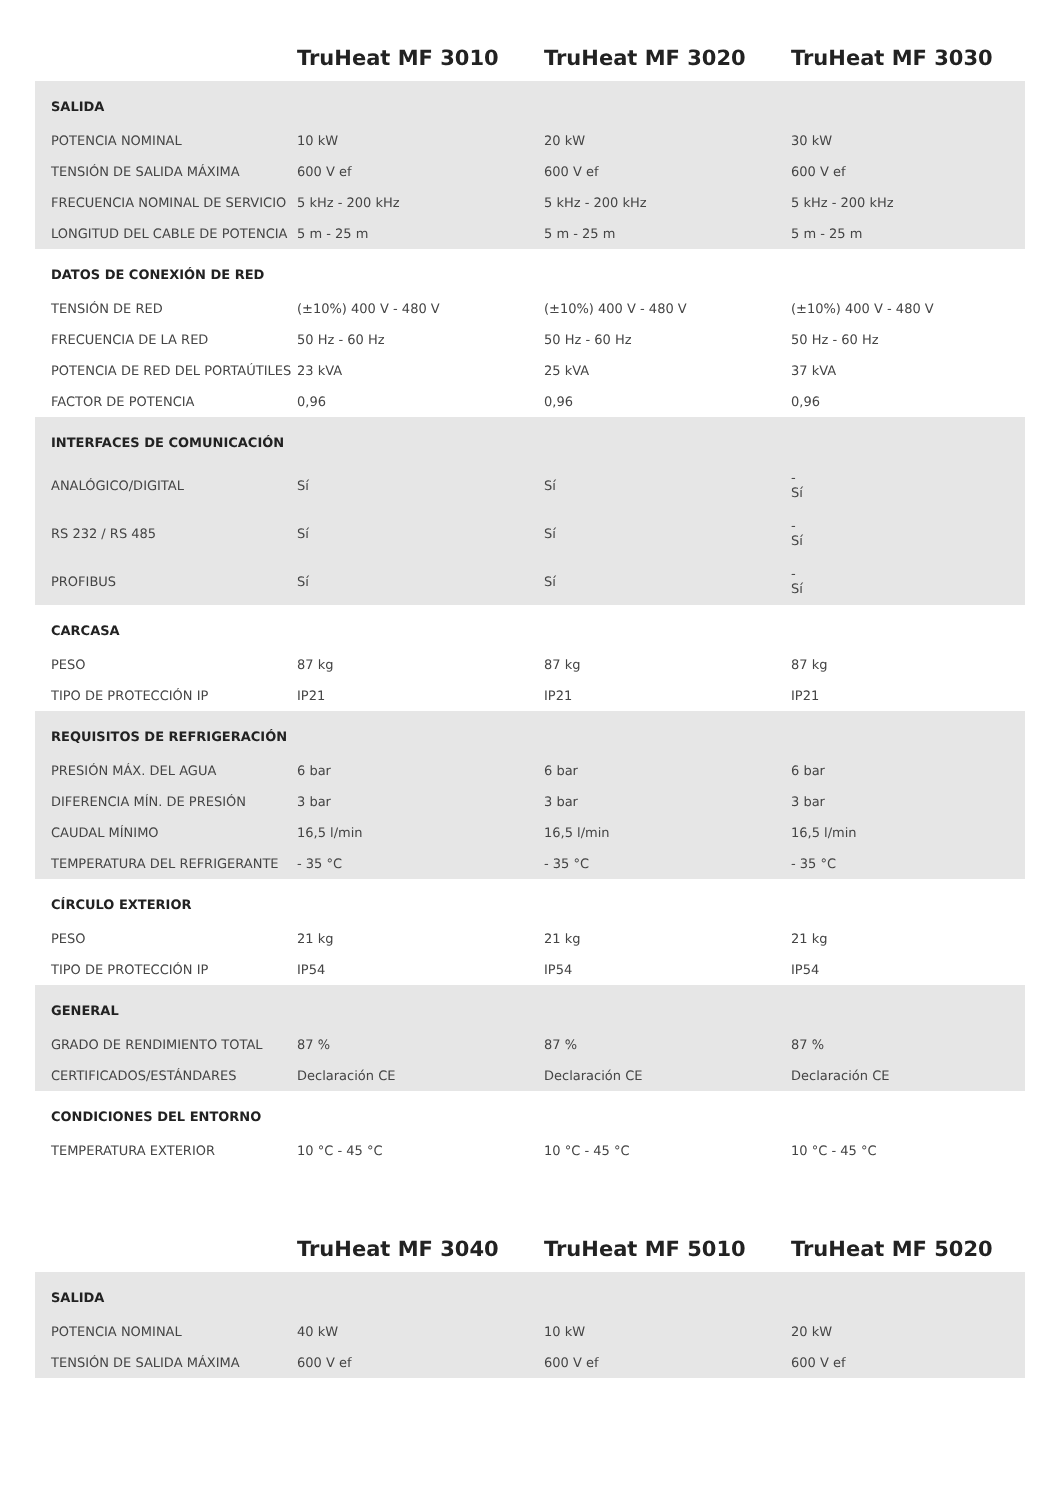| | TruHeat MF 3010 | TruHeat MF 3020 | TruHeat MF 3030 |
| --- | --- | --- | --- |
| SALIDA | | | |
| POTENCIA NOMINAL | 10 kW | 20 kW | 30 kW |
| TENSIÓN DE SALIDA MÁXIMA | 600 V ef | 600 V ef | 600 V ef |
| FRECUENCIA NOMINAL DE SERVICIO | 5 kHz - 200 kHz | 5 kHz - 200 kHz | 5 kHz - 200 kHz |
| LONGITUD DEL CABLE DE POTENCIA | 5 m - 25 m | 5 m - 25 m | 5 m - 25 m |
| DATOS DE CONEXIÓN DE RED | | | |
| TENSIÓN DE RED | (±10%) 400 V - 480 V | (±10%) 400 V - 480 V | (±10%) 400 V - 480 V |
| FRECUENCIA DE LA RED | 50 Hz - 60 Hz | 50 Hz - 60 Hz | 50 Hz - 60 Hz |
| POTENCIA DE RED DEL PORTAÚTILES | 23 kVA | 25 kVA | 37 kVA |
| FACTOR DE POTENCIA | 0,96 | 0,96 | 0,96 |
| INTERFACES DE COMUNICACIÓN | | | |
| ANALÓGICO/DIGITAL | Sí | Sí | - Sí |
| RS 232 / RS 485 | Sí | Sí | - Sí |
| PROFIBUS | Sí | Sí | - Sí |
| CARCASA | | | |
| PESO | 87 kg | 87 kg | 87 kg |
| TIPO DE PROTECCIÓN IP | IP21 | IP21 | IP21 |
| REQUISITOS DE REFRIGERACIÓN | | | |
| PRESIÓN MÁX. DEL AGUA | 6 bar | 6 bar | 6 bar |
| DIFERENCIA MÍN. DE PRESIÓN | 3 bar | 3 bar | 3 bar |
| CAUDAL MÍNIMO | 16,5 l/min | 16,5 l/min | 16,5 l/min |
| TEMPERATURA DEL REFRIGERANTE | - 35 °C | - 35 °C | - 35 °C |
| CÍRCULO EXTERIOR | | | |
| PESO | 21 kg | 21 kg | 21 kg |
| TIPO DE PROTECCIÓN IP | IP54 | IP54 | IP54 |
| GENERAL | | | |
| GRADO DE RENDIMIENTO TOTAL | 87 % | 87 % | 87 % |
| CERTIFICADOS/ESTÁNDARES | Declaración CE | Declaración CE | Declaración CE |
| CONDICIONES DEL ENTORNO | | | |
| TEMPERATURA EXTERIOR | 10 °C - 45 °C | 10 °C - 45 °C | 10 °C - 45 °C |
| | TruHeat MF 3040 | TruHeat MF 5010 | TruHeat MF 5020 |
| --- | --- | --- | --- |
| SALIDA | | | |
| POTENCIA NOMINAL | 40 kW | 10 kW | 20 kW |
| TENSIÓN DE SALIDA MÁXIMA | 600 V ef | 600 V ef | 600 V ef |